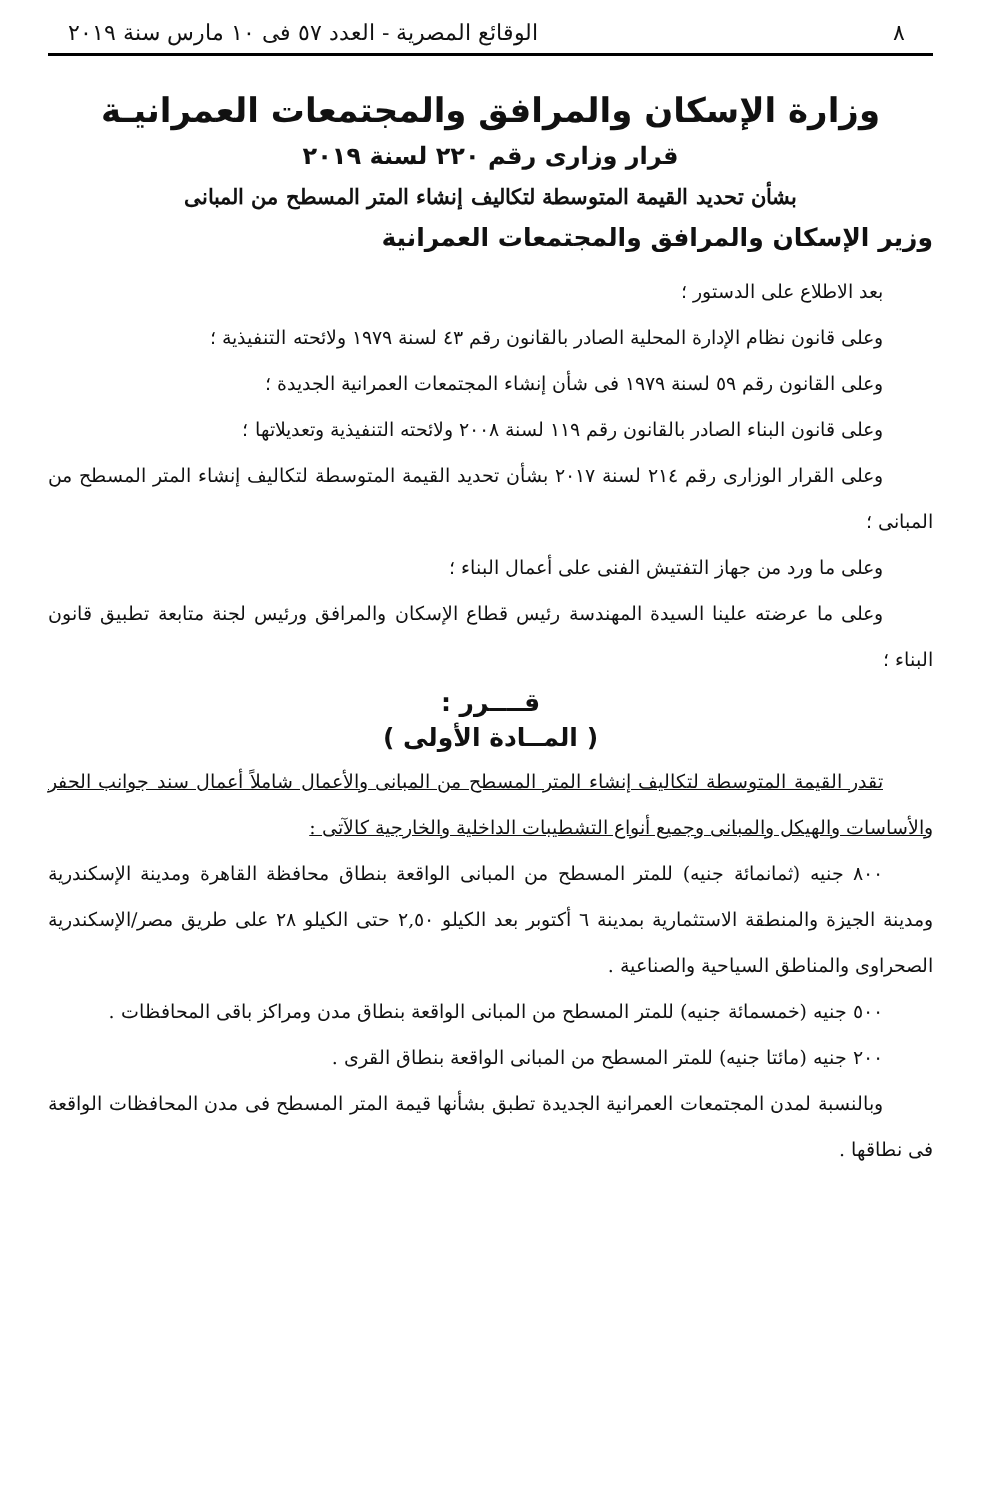٨ الوقائع المصرية - العدد ٥٧ فى ١٠ مارس سنة ٢٠١٩
وزارة الإسكان والمرافق والمجتمعات العمرانيـة
قرار وزارى رقم ٢٢٠ لسنة ٢٠١٩
بشأن تحديد القيمة المتوسطة لتكاليف إنشاء المتر المسطح من المبانى
وزير الإسكان والمرافق والمجتمعات العمرانية
بعد الاطلاع على الدستور ؛
وعلى قانون نظام الإدارة المحلية الصادر بالقانون رقم ٤٣ لسنة ١٩٧٩ ولائحته التنفيذية ؛
وعلى القانون رقم ٥٩ لسنة ١٩٧٩ فى شأن إنشاء المجتمعات العمرانية الجديدة ؛
وعلى قانون البناء الصادر بالقانون رقم ١١٩ لسنة ٢٠٠٨ ولائحته التنفيذية وتعديلاتها ؛
وعلى القرار الوزارى رقم ٢١٤ لسنة ٢٠١٧ بشأن تحديد القيمة المتوسطة لتكاليف إنشاء المتر المسطح من المبانى ؛
وعلى ما ورد من جهاز التفتيش الفنى على أعمال البناء ؛
وعلى ما عرضته علينا السيدة المهندسة رئيس قطاع الإسكان والمرافق ورئيس لجنة متابعة تطبيق قانون البناء ؛
قــــرر :
( المــادة الأولى )
تقدر القيمة المتوسطة لتكاليف إنشاء المتر المسطح من المبانى والأعمال شاملاً أعمال سند جوانب الحفر والأساسات والهيكل والمبانى وجميع أنواع التشطيبات الداخلية والخارجية كالآتى :
٨٠٠ جنيه (ثمانمائة جنيه) للمتر المسطح من المبانى الواقعة بنطاق محافظة القاهرة ومدينة الإسكندرية ومدينة الجيزة والمنطقة الاستثمارية بمدينة ٦ أكتوبر بعد الكيلو ٢,٥٠ حتى الكيلو ٢٨ على طريق مصر/الإسكندرية الصحراوى والمناطق السياحية والصناعية .
٥٠٠ جنيه (خمسمائة جنيه) للمتر المسطح من المبانى الواقعة بنطاق مدن ومراكز باقى المحافظات .
٢٠٠ جنيه (مائتا جنيه) للمتر المسطح من المبانى الواقعة بنطاق القرى .
وبالنسبة لمدن المجتمعات العمرانية الجديدة تطبق بشأنها قيمة المتر المسطح فى مدن المحافظات الواقعة فى نطاقها .